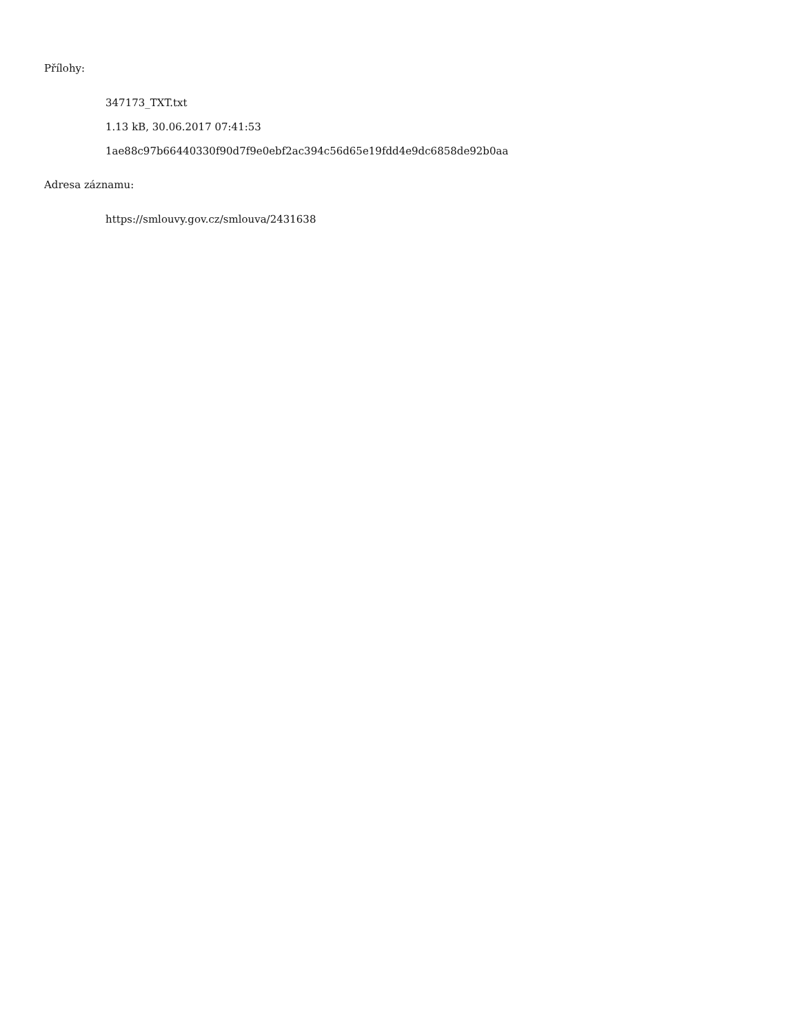Přílohy:
347173_TXT.txt
1.13 kB, 30.06.2017 07:41:53
1ae88c97b66440330f90d7f9e0ebf2ac394c56d65e19fdd4e9dc6858de92b0aa
Adresa záznamu:
https://smlouvy.gov.cz/smlouva/2431638